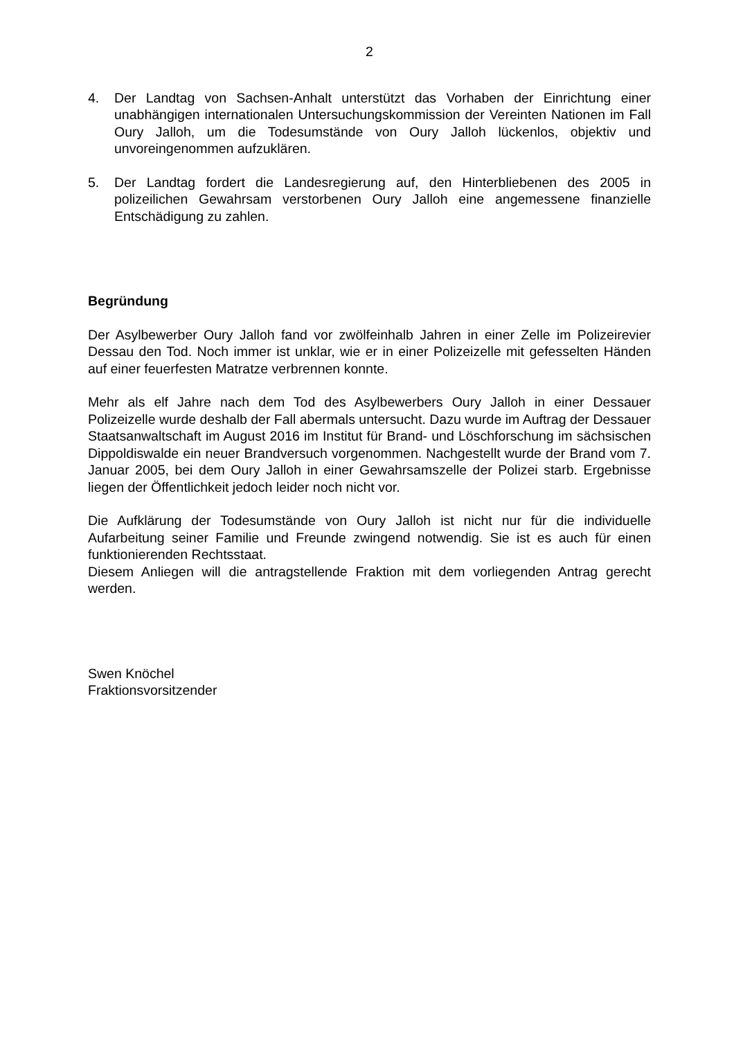2
4. Der Landtag von Sachsen-Anhalt unterstützt das Vorhaben der Einrichtung einer unabhängigen internationalen Untersuchungskommission der Vereinten Nationen im Fall Oury Jalloh, um die Todesumstände von Oury Jalloh lückenlos, objektiv und unvoreingenommen aufzuklären.
5. Der Landtag fordert die Landesregierung auf, den Hinterbliebenen des 2005 in polizeilichen Gewahrsam verstorbenen Oury Jalloh eine angemessene finanzielle Entschädigung zu zahlen.
Begründung
Der Asylbewerber Oury Jalloh fand vor zwölfeinhalb Jahren in einer Zelle im Polizeirevier Dessau den Tod. Noch immer ist unklar, wie er in einer Polizeizelle mit gefesselten Händen auf einer feuerfesten Matratze verbrennen konnte.
Mehr als elf Jahre nach dem Tod des Asylbewerbers Oury Jalloh in einer Dessauer Polizeizelle wurde deshalb der Fall abermals untersucht. Dazu wurde im Auftrag der Dessauer Staatsanwaltschaft im August 2016 im Institut für Brand- und Löschforschung im sächsischen Dippoldiswalde ein neuer Brandversuch vorgenommen. Nachgestellt wurde der Brand vom 7. Januar 2005, bei dem Oury Jalloh in einer Gewahrsamszelle der Polizei starb. Ergebnisse liegen der Öffentlichkeit jedoch leider noch nicht vor.
Die Aufklärung der Todesumstände von Oury Jalloh ist nicht nur für die individuelle Aufarbeitung seiner Familie und Freunde zwingend notwendig. Sie ist es auch für einen funktionierenden Rechtsstaat.
Diesem Anliegen will die antragstellende Fraktion mit dem vorliegenden Antrag gerecht werden.
Swen Knöchel
Fraktionsvorsitzender